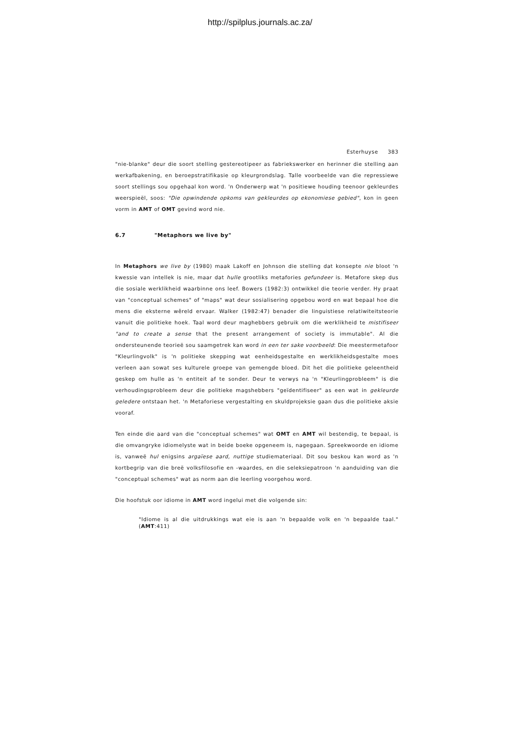http://spilplus.journals.ac.za/
Esterhuyse 383
"nie-blanke" deur die soort stelling gestereotipeer as fabriekswerker en herinner die stelling aan werkafbakening, en beroepstratifikasie op kleurgrondslag. Talle voorbeelde van die repressiewe soort stellings sou opgehaal kon word. 'n Onderwerp wat 'n positiewe houding teenoor gekleurdes weerspieël, soos: "Die opwindende opkoms van gekleurdes op ekonomiese gebied", kon in geen vorm in AMT of OMT gevind word nie.
6.7 "Metaphors we live by"
In Metaphors we live by (1980) maak Lakoff en Johnson die stelling dat konsepte nie bloot 'n kwessie van intellek is nie, maar dat hulle grootliks metafories gefundeer is. Metafore skep dus die sosiale werklikheid waarbinne ons leef. Bowers (1982:3) ontwikkel die teorie verder. Hy praat van "conceptual schemes" of "maps" wat deur sosialisering opgebou word en wat bepaal hoe die mens die eksterne wêreld ervaar. Walker (1982:47) benader die linguistiese relatiwiteitsteorie vanuit die politieke hoek. Taal word deur maghebbers gebruik om die werklikheid te mistifiseer "and to create a sense that the present arrangement of society is immutable". Al die ondersteunende teorieë sou saamgetrek kan word in een ter sake voorbeeld: Die meestermetafoor "Kleurlingvolk" is 'n politieke skepping wat eenheidsgestalte en werklikheidsgestalte moes verleen aan sowat ses kulturele groepe van gemengde bloed. Dit het die politieke geleentheid geskep om hulle as 'n entiteit af te sonder. Deur te verwys na 'n "Kleurlingprobleem" is die verhoudingsprobleem deur die politieke magshebbers "geïdentifiseer" as een wat in gekleurde geledere ontstaan het. 'n Metaforiese vergestalting en skuldprojeksie gaan dus die politieke aksie vooraf.
Ten einde die aard van die "conceptual schemes" wat OMT en AMT wil bestendig, te bepaal, is die omvangryke idiomelyste wat in beide boeke opgeneem is, nagegaan. Spreekwoorde en idiome is, vanweë hul enigsins argaïese aard, nuttige studiemateriaal. Dit sou beskou kan word as 'n kortbegrip van die breë volksfilosofie en -waardes, en die seleksiepatroon 'n aanduiding van die "conceptual schemes" wat as norm aan die leerling voorgehou word.
Die hoofstuk oor idiome in AMT word ingelui met die volgende sin:
"Idiome is al die uitdrukkings wat eie is aan 'n bepaalde volk en 'n bepaalde taal." (AMT:411)